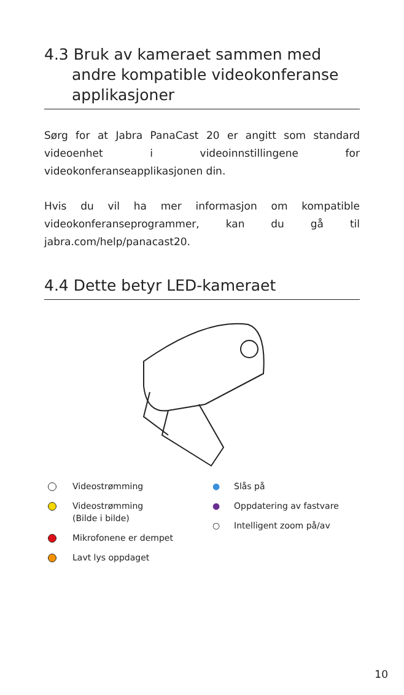4.3 Bruk av kameraet sammen med
andre kompatible videokonferanse applikasjoner
Sørg for at Jabra PanaCast 20 er angitt som standard videoenhet i videoinnstillingene for videokonferanseapplikasjonen din.
Hvis du vil ha mer informasjon om kompatible videokonferanseprogrammer, kan du gå til jabra.com/help/panacast20.
4.4 Dette betyr LED-kameraet
Videostrømming
Videostrømming
(Bilde i bilde)
Mikrofonene er dempet
Lavt lys oppdaget
● Slås på
● Oppdatering av fastvare
○ Intelligent zoom på/av
10